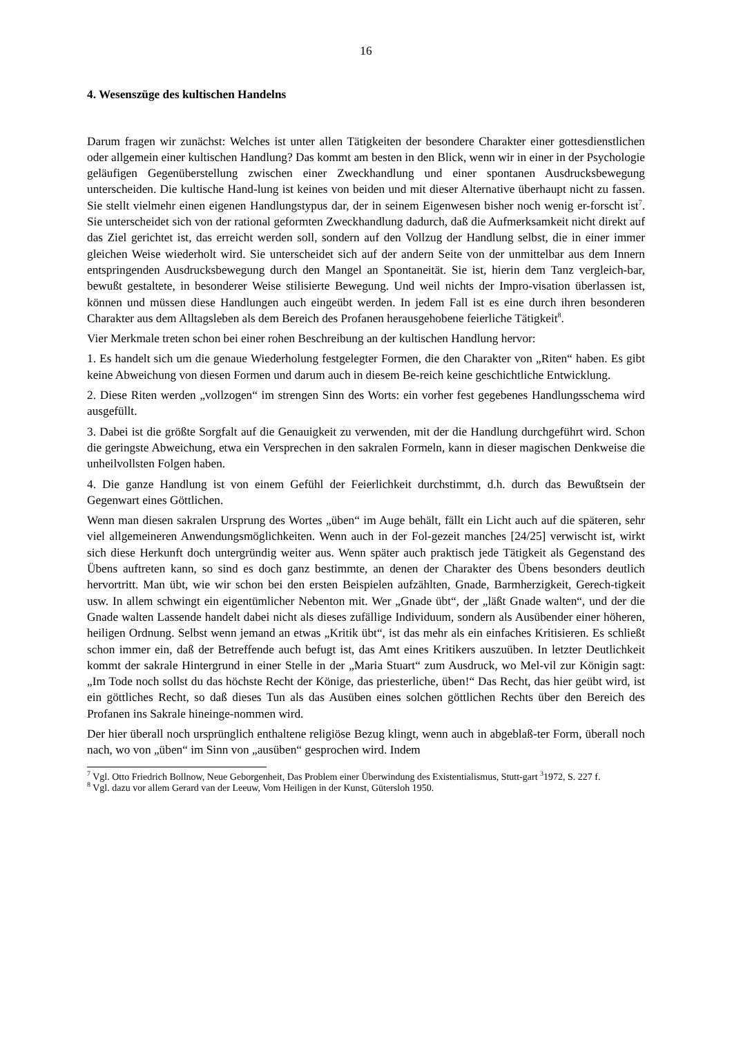16
4. Wesenszüge des kultischen Handelns
Darum fragen wir zunächst: Welches ist unter allen Tätigkeiten der besondere Charakter einer gottesdienstlichen oder allgemein einer kultischen Handlung? Das kommt am besten in den Blick, wenn wir in einer in der Psychologie geläufigen Gegenüberstellung zwischen einer Zweckhandlung und einer spontanen Ausdrucksbewegung unterscheiden. Die kultische Hand-lung ist keines von beiden und mit dieser Alternative überhaupt nicht zu fassen. Sie stellt vielmehr einen eigenen Handlungstypus dar, der in seinem Eigenwesen bisher noch wenig er-forscht ist<sup>7</sup>. Sie unterscheidet sich von der rational geformten Zweckhandlung dadurch, daß die Aufmerksamkeit nicht direkt auf das Ziel gerichtet ist, das erreicht werden soll, sondern auf den Vollzug der Handlung selbst, die in einer immer gleichen Weise wiederholt wird. Sie unterscheidet sich auf der andern Seite von der unmittelbar aus dem Innern entspringenden Ausdrucksbewegung durch den Mangel an Spontaneität. Sie ist, hierin dem Tanz vergleich-bar, bewußt gestaltete, in besonderer Weise stilisierte Bewegung. Und weil nichts der Impro-visation überlassen ist, können und müssen diese Handlungen auch eingeübt werden. In jedem Fall ist es eine durch ihren besonderen Charakter aus dem Alltagsleben als dem Bereich des Profanen herausgehobene feierliche Tätigkeit<sup>8</sup>.
Vier Merkmale treten schon bei einer rohen Beschreibung an der kultischen Handlung hervor:
1. Es handelt sich um die genaue Wiederholung festgelegter Formen, die den Charakter von „Riten“ haben. Es gibt keine Abweichung von diesen Formen und darum auch in diesem Be-reich keine geschichtliche Entwicklung.
2. Diese Riten werden „vollzogen“ im strengen Sinn des Worts: ein vorher fest gegebenes Handlungsschema wird ausgefüllt.
3. Dabei ist die größte Sorgfalt auf die Genauigkeit zu verwenden, mit der die Handlung durchgeführt wird. Schon die geringste Abweichung, etwa ein Versprechen in den sakralen Formeln, kann in dieser magischen Denkweise die unheilvollsten Folgen haben.
4. Die ganze Handlung ist von einem Gefühl der Feierlichkeit durchstimmt, d.h. durch das Bewußtsein der Gegenwart eines Göttlichen.
Wenn man diesen sakralen Ursprung des Wortes „üben“ im Auge behält, fällt ein Licht auch auf die späteren, sehr viel allgemeineren Anwendungsmöglichkeiten. Wenn auch in der Fol-gezeit manches [24/25] verwischt ist, wirkt sich diese Herkunft doch untergründig weiter aus. Wenn später auch praktisch jede Tätigkeit als Gegenstand des Übens auftreten kann, so sind es doch ganz bestimmte, an denen der Charakter des Übens besonders deutlich hervortritt. Man übt, wie wir schon bei den ersten Beispielen aufzählten, Gnade, Barmherzigkeit, Gerech-tigkeit usw. In allem schwingt ein eigentümlicher Nebenton mit. Wer „Gnade übt“, der „läßt Gnade walten“, und der die Gnade walten Lassende handelt dabei nicht als dieses zufällige Individuum, sondern als Ausübender einer höheren, heiligen Ordnung. Selbst wenn jemand an etwas „Kritik übt“, ist das mehr als ein einfaches Kritisieren. Es schließt schon immer ein, daß der Betreffende auch befugt ist, das Amt eines Kritikers auszuüben. In letzter Deutlichkeit kommt der sakrale Hintergrund in einer Stelle in der „Maria Stuart“ zum Ausdruck, wo Mel-vil zur Königin sagt: „Im Tode noch sollst du das höchste Recht der Könige, das priesterliche, üben!“ Das Recht, das hier geübt wird, ist ein göttliches Recht, so daß dieses Tun als das Ausüben eines solchen göttlichen Rechts über den Bereich des Profanen ins Sakrale hineinge-nommen wird.
Der hier überall noch ursprünglich enthaltene religiöse Bezug klingt, wenn auch in abgeblaß-ter Form, überall noch nach, wo von „üben“ im Sinn von „ausüben“ gesprochen wird. Indem
<sup>7</sup> Vgl. Otto Friedrich Bollnow, Neue Geborgenheit, Das Problem einer Überwindung des Existentialismus, Stutt-gart <sup>3</sup>1972, S. 227 f.
<sup>8</sup> Vgl. dazu vor allem Gerard van der Leeuw, Vom Heiligen in der Kunst, Gütersloh 1950.